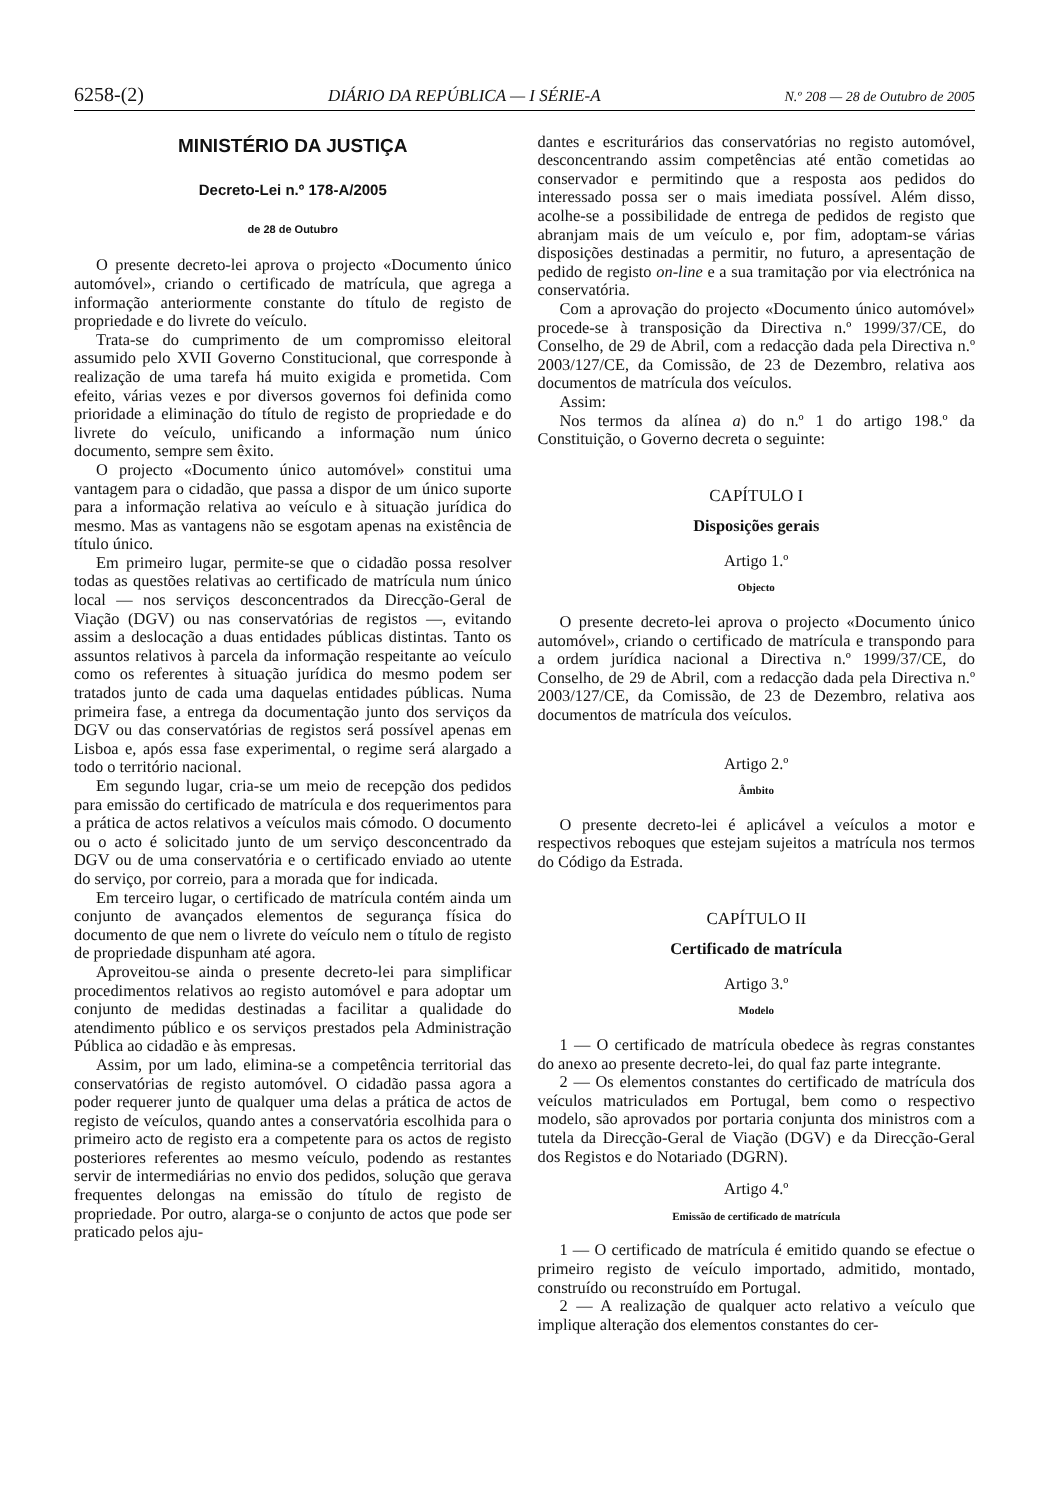6258-(2) DIÁRIO DA REPÚBLICA — I SÉRIE-A N.º 208 — 28 de Outubro de 2005
MINISTÉRIO DA JUSTIÇA
Decreto-Lei n.º 178-A/2005
de 28 de Outubro
O presente decreto-lei aprova o projecto «Documento único automóvel», criando o certificado de matrícula, que agrega a informação anteriormente constante do título de registo de propriedade e do livrete do veículo.
Trata-se do cumprimento de um compromisso eleitoral assumido pelo XVII Governo Constitucional, que corresponde à realização de uma tarefa há muito exigida e prometida. Com efeito, várias vezes e por diversos governos foi definida como prioridade a eliminação do título de registo de propriedade e do livrete do veículo, unificando a informação num único documento, sempre sem êxito.
O projecto «Documento único automóvel» constitui uma vantagem para o cidadão, que passa a dispor de um único suporte para a informação relativa ao veículo e à situação jurídica do mesmo. Mas as vantagens não se esgotam apenas na existência de título único.
Em primeiro lugar, permite-se que o cidadão possa resolver todas as questões relativas ao certificado de matrícula num único local — nos serviços desconcentrados da Direcção-Geral de Viação (DGV) ou nas conservatórias de registos —, evitando assim a deslocação a duas entidades públicas distintas. Tanto os assuntos relativos à parcela da informação respeitante ao veículo como os referentes à situação jurídica do mesmo podem ser tratados junto de cada uma daquelas entidades públicas. Numa primeira fase, a entrega da documentação junto dos serviços da DGV ou das conservatórias de registos será possível apenas em Lisboa e, após essa fase experimental, o regime será alargado a todo o território nacional.
Em segundo lugar, cria-se um meio de recepção dos pedidos para emissão do certificado de matrícula e dos requerimentos para a prática de actos relativos a veículos mais cómodo. O documento ou o acto é solicitado junto de um serviço desconcentrado da DGV ou de uma conservatória e o certificado enviado ao utente do serviço, por correio, para a morada que for indicada.
Em terceiro lugar, o certificado de matrícula contém ainda um conjunto de avançados elementos de segurança física do documento de que nem o livrete do veículo nem o título de registo de propriedade dispunham até agora.
Aproveitou-se ainda o presente decreto-lei para simplificar procedimentos relativos ao registo automóvel e para adoptar um conjunto de medidas destinadas a facilitar a qualidade do atendimento público e os serviços prestados pela Administração Pública ao cidadão e às empresas.
Assim, por um lado, elimina-se a competência territorial das conservatórias de registo automóvel. O cidadão passa agora a poder requerer junto de qualquer uma delas a prática de actos de registo de veículos, quando antes a conservatória escolhida para o primeiro acto de registo era a competente para os actos de registo posteriores referentes ao mesmo veículo, podendo as restantes servir de intermediárias no envio dos pedidos, solução que gerava frequentes delongas na emissão do título de registo de propriedade. Por outro, alarga-se o conjunto de actos que pode ser praticado pelos aju-
dantes e escriturários das conservatórias no registo automóvel, desconcentrando assim competências até então cometidas ao conservador e permitindo que a resposta aos pedidos do interessado possa ser o mais imediata possível. Além disso, acolhe-se a possibilidade de entrega de pedidos de registo que abranjam mais de um veículo e, por fim, adoptam-se várias disposições destinadas a permitir, no futuro, a apresentação de pedido de registo on-line e a sua tramitação por via electrónica na conservatória.
Com a aprovação do projecto «Documento único automóvel» procede-se à transposição da Directiva n.º 1999/37/CE, do Conselho, de 29 de Abril, com a redacção dada pela Directiva n.º 2003/127/CE, da Comissão, de 23 de Dezembro, relativa aos documentos de matrícula dos veículos.
Assim:
Nos termos da alínea a) do n.º 1 do artigo 198.º da Constituição, o Governo decreta o seguinte:
CAPÍTULO I
Disposições gerais
Artigo 1.º
Objecto
O presente decreto-lei aprova o projecto «Documento único automóvel», criando o certificado de matrícula e transpondo para a ordem jurídica nacional a Directiva n.º 1999/37/CE, do Conselho, de 29 de Abril, com a redacção dada pela Directiva n.º 2003/127/CE, da Comissão, de 23 de Dezembro, relativa aos documentos de matrícula dos veículos.
Artigo 2.º
Âmbito
O presente decreto-lei é aplicável a veículos a motor e respectivos reboques que estejam sujeitos a matrícula nos termos do Código da Estrada.
CAPÍTULO II
Certificado de matrícula
Artigo 3.º
Modelo
1 — O certificado de matrícula obedece às regras constantes do anexo ao presente decreto-lei, do qual faz parte integrante.
2 — Os elementos constantes do certificado de matrícula dos veículos matriculados em Portugal, bem como o respectivo modelo, são aprovados por portaria conjunta dos ministros com a tutela da Direcção-Geral de Viação (DGV) e da Direcção-Geral dos Registos e do Notariado (DGRN).
Artigo 4.º
Emissão de certificado de matrícula
1 — O certificado de matrícula é emitido quando se efectue o primeiro registo de veículo importado, admitido, montado, construído ou reconstruído em Portugal.
2 — A realização de qualquer acto relativo a veículo que implique alteração dos elementos constantes do cer-